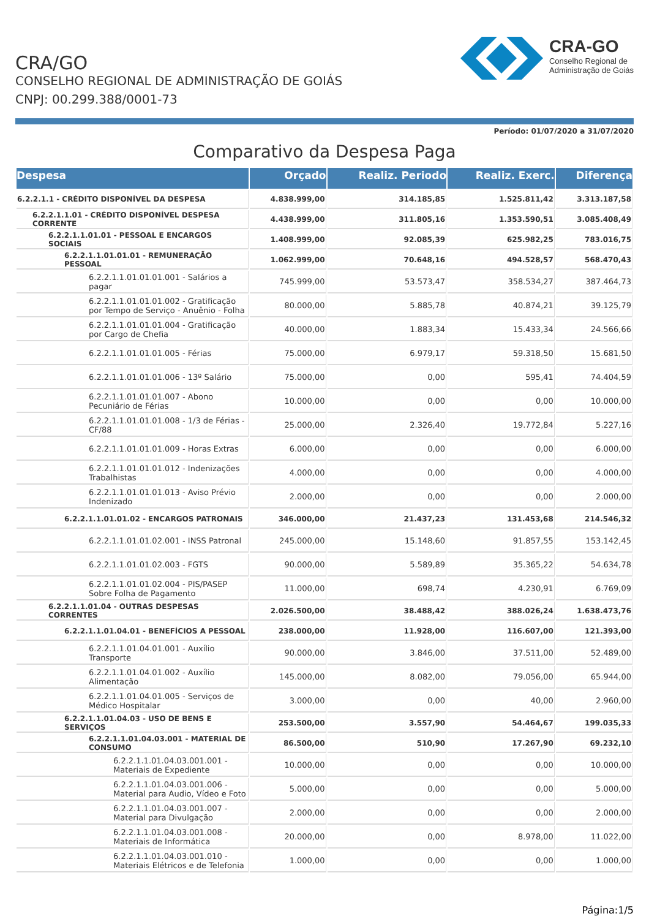CRA/GO
CONSELHO REGIONAL DE ADMINISTRAÇÃO DE GOIÁS
CNPJ: 00.299.388/0001-73
CRA-GO
Conselho Regional de
Administração de Goiás
Período: 01/07/2020 a 31/07/2020
Comparativo da Despesa Paga
| Despesa | Orçado | Realiz. Periodo | Realiz. Exerc. | Diferença |
| --- | --- | --- | --- | --- |
| 6.2.2.1.1 - CRÉDITO DISPONÍVEL DA DESPESA | 4.838.999,00 | 314.185,85 | 1.525.811,42 | 3.313.187,58 |
| 6.2.2.1.1.01 - CRÉDITO DISPONÍVEL DESPESA CORRENTE | 4.438.999,00 | 311.805,16 | 1.353.590,51 | 3.085.408,49 |
| 6.2.2.1.1.01.01 - PESSOAL E ENCARGOS SOCIAIS | 1.408.999,00 | 92.085,39 | 625.982,25 | 783.016,75 |
| 6.2.2.1.1.01.01.01 - REMUNERAÇÃO PESSOAL | 1.062.999,00 | 70.648,16 | 494.528,57 | 568.470,43 |
| 6.2.2.1.1.01.01.01.001 - Salários a pagar | 745.999,00 | 53.573,47 | 358.534,27 | 387.464,73 |
| 6.2.2.1.1.01.01.01.002 - Gratificação por Tempo de Serviço - Anuênio - Folha | 80.000,00 | 5.885,78 | 40.874,21 | 39.125,79 |
| 6.2.2.1.1.01.01.01.004 - Gratificação por Cargo de Chefia | 40.000,00 | 1.883,34 | 15.433,34 | 24.566,66 |
| 6.2.2.1.1.01.01.01.005 - Férias | 75.000,00 | 6.979,17 | 59.318,50 | 15.681,50 |
| 6.2.2.1.1.01.01.01.006 - 13º Salário | 75.000,00 | 0,00 | 595,41 | 74.404,59 |
| 6.2.2.1.1.01.01.01.007 - Abono Pecuniário de Férias | 10.000,00 | 0,00 | 0,00 | 10.000,00 |
| 6.2.2.1.1.01.01.01.008 - 1/3 de Férias - CF/88 | 25.000,00 | 2.326,40 | 19.772,84 | 5.227,16 |
| 6.2.2.1.1.01.01.01.009 - Horas Extras | 6.000,00 | 0,00 | 0,00 | 6.000,00 |
| 6.2.2.1.1.01.01.01.012 - Indenizações Trabalhistas | 4.000,00 | 0,00 | 0,00 | 4.000,00 |
| 6.2.2.1.1.01.01.01.013 - Aviso Prévio Indenizado | 2.000,00 | 0,00 | 0,00 | 2.000,00 |
| 6.2.2.1.1.01.01.02 - ENCARGOS PATRONAIS | 346.000,00 | 21.437,23 | 131.453,68 | 214.546,32 |
| 6.2.2.1.1.01.01.02.001 - INSS Patronal | 245.000,00 | 15.148,60 | 91.857,55 | 153.142,45 |
| 6.2.2.1.1.01.01.02.003 - FGTS | 90.000,00 | 5.589,89 | 35.365,22 | 54.634,78 |
| 6.2.2.1.1.01.01.02.004 - PIS/PASEP Sobre Folha de Pagamento | 11.000,00 | 698,74 | 4.230,91 | 6.769,09 |
| 6.2.2.1.1.01.04 - OUTRAS DESPESAS CORRENTES | 2.026.500,00 | 38.488,42 | 388.026,24 | 1.638.473,76 |
| 6.2.2.1.1.01.04.01 - BENEFÍCIOS A PESSOAL | 238.000,00 | 11.928,00 | 116.607,00 | 121.393,00 |
| 6.2.2.1.1.01.04.01.001 - Auxílio Transporte | 90.000,00 | 3.846,00 | 37.511,00 | 52.489,00 |
| 6.2.2.1.1.01.04.01.002 - Auxílio Alimentação | 145.000,00 | 8.082,00 | 79.056,00 | 65.944,00 |
| 6.2.2.1.1.01.04.01.005 - Serviços de Médico Hospitalar | 3.000,00 | 0,00 | 40,00 | 2.960,00 |
| 6.2.2.1.1.01.04.03 - USO DE BENS E SERVIÇOS | 253.500,00 | 3.557,90 | 54.464,67 | 199.035,33 |
| 6.2.2.1.1.01.04.03.001 - MATERIAL DE CONSUMO | 86.500,00 | 510,90 | 17.267,90 | 69.232,10 |
| 6.2.2.1.1.01.04.03.001.001 - Materiais de Expediente | 10.000,00 | 0,00 | 0,00 | 10.000,00 |
| 6.2.2.1.1.01.04.03.001.006 - Material para Audio, Vídeo e Foto | 5.000,00 | 0,00 | 0,00 | 5.000,00 |
| 6.2.2.1.1.01.04.03.001.007 - Material para Divulgação | 2.000,00 | 0,00 | 0,00 | 2.000,00 |
| 6.2.2.1.1.01.04.03.001.008 - Materiais de Informática | 20.000,00 | 0,00 | 8.978,00 | 11.022,00 |
| 6.2.2.1.1.01.04.03.001.010 - Materiais Elétricos e de Telefonia | 1.000,00 | 0,00 | 0,00 | 1.000,00 |
Página:1/5